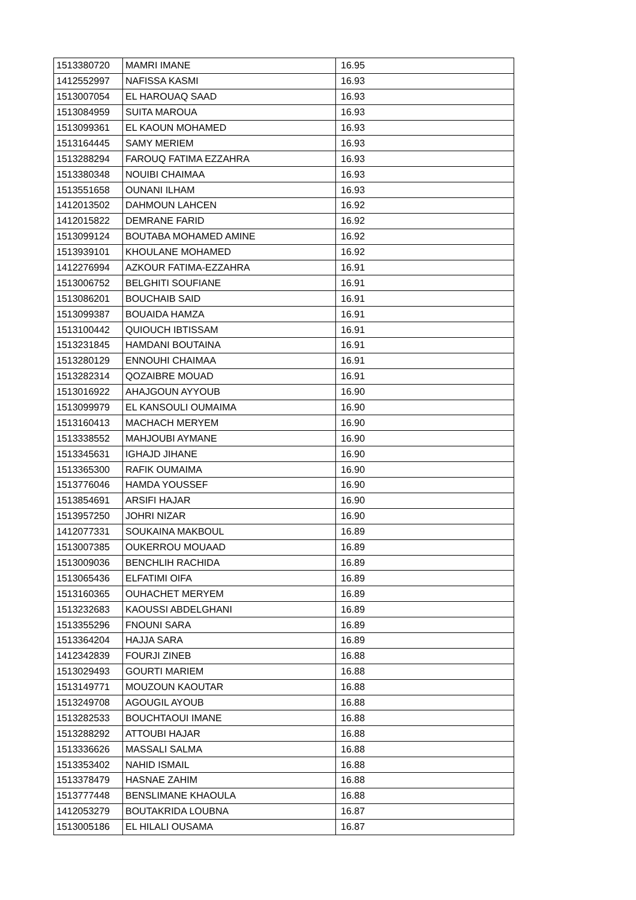| 1513380720 | MAMRI IMANE | 16.95 |
| 1412552997 | NAFISSA KASMI | 16.93 |
| 1513007054 | EL HAROUAQ SAAD | 16.93 |
| 1513084959 | SUITA MAROUA | 16.93 |
| 1513099361 | EL KAOUN MOHAMED | 16.93 |
| 1513164445 | SAMY MERIEM | 16.93 |
| 1513288294 | FAROUQ FATIMA EZZAHRA | 16.93 |
| 1513380348 | NOUIBI CHAIMAA | 16.93 |
| 1513551658 | OUNANI ILHAM | 16.93 |
| 1412013502 | DAHMOUN LAHCEN | 16.92 |
| 1412015822 | DEMRANE FARID | 16.92 |
| 1513099124 | BOUTABA MOHAMED AMINE | 16.92 |
| 1513939101 | KHOULANE MOHAMED | 16.92 |
| 1412276994 | AZKOUR FATIMA-EZZAHRA | 16.91 |
| 1513006752 | BELGHITI SOUFIANE | 16.91 |
| 1513086201 | BOUCHAIB SAID | 16.91 |
| 1513099387 | BOUAIDA HAMZA | 16.91 |
| 1513100442 | QUIOUCH IBTISSAM | 16.91 |
| 1513231845 | HAMDANI BOUTAINA | 16.91 |
| 1513280129 | ENNOUHI CHAIMAA | 16.91 |
| 1513282314 | QOZAIBRE MOUAD | 16.91 |
| 1513016922 | AHAJGOUN AYYOUB | 16.90 |
| 1513099979 | EL KANSOULI OUMAIMA | 16.90 |
| 1513160413 | MACHACH MERYEM | 16.90 |
| 1513338552 | MAHJOUBI AYMANE | 16.90 |
| 1513345631 | IGHAJD JIHANE | 16.90 |
| 1513365300 | RAFIK OUMAIMA | 16.90 |
| 1513776046 | HAMDA YOUSSEF | 16.90 |
| 1513854691 | ARSIFI HAJAR | 16.90 |
| 1513957250 | JOHRI NIZAR | 16.90 |
| 1412077331 | SOUKAINA MAKBOUL | 16.89 |
| 1513007385 | OUKERROU MOUAAD | 16.89 |
| 1513009036 | BENCHLIH RACHIDA | 16.89 |
| 1513065436 | ELFATIMI OIFA | 16.89 |
| 1513160365 | OUHACHET MERYEM | 16.89 |
| 1513232683 | KAOUSSI ABDELGHANI | 16.89 |
| 1513355296 | FNOUNI SARA | 16.89 |
| 1513364204 | HAJJA SARA | 16.89 |
| 1412342839 | FOURJI ZINEB | 16.88 |
| 1513029493 | GOURTI MARIEM | 16.88 |
| 1513149771 | MOUZOUN KAOUTAR | 16.88 |
| 1513249708 | AGOUGIL AYOUB | 16.88 |
| 1513282533 | BOUCHTAOUI IMANE | 16.88 |
| 1513288292 | ATTOUBI HAJAR | 16.88 |
| 1513336626 | MASSALI SALMA | 16.88 |
| 1513353402 | NAHID ISMAIL | 16.88 |
| 1513378479 | HASNAE ZAHIM | 16.88 |
| 1513777448 | BENSLIMANE KHAOULA | 16.88 |
| 1412053279 | BOUTAKRIDA LOUBNA | 16.87 |
| 1513005186 | EL HILALI OUSAMA | 16.87 |